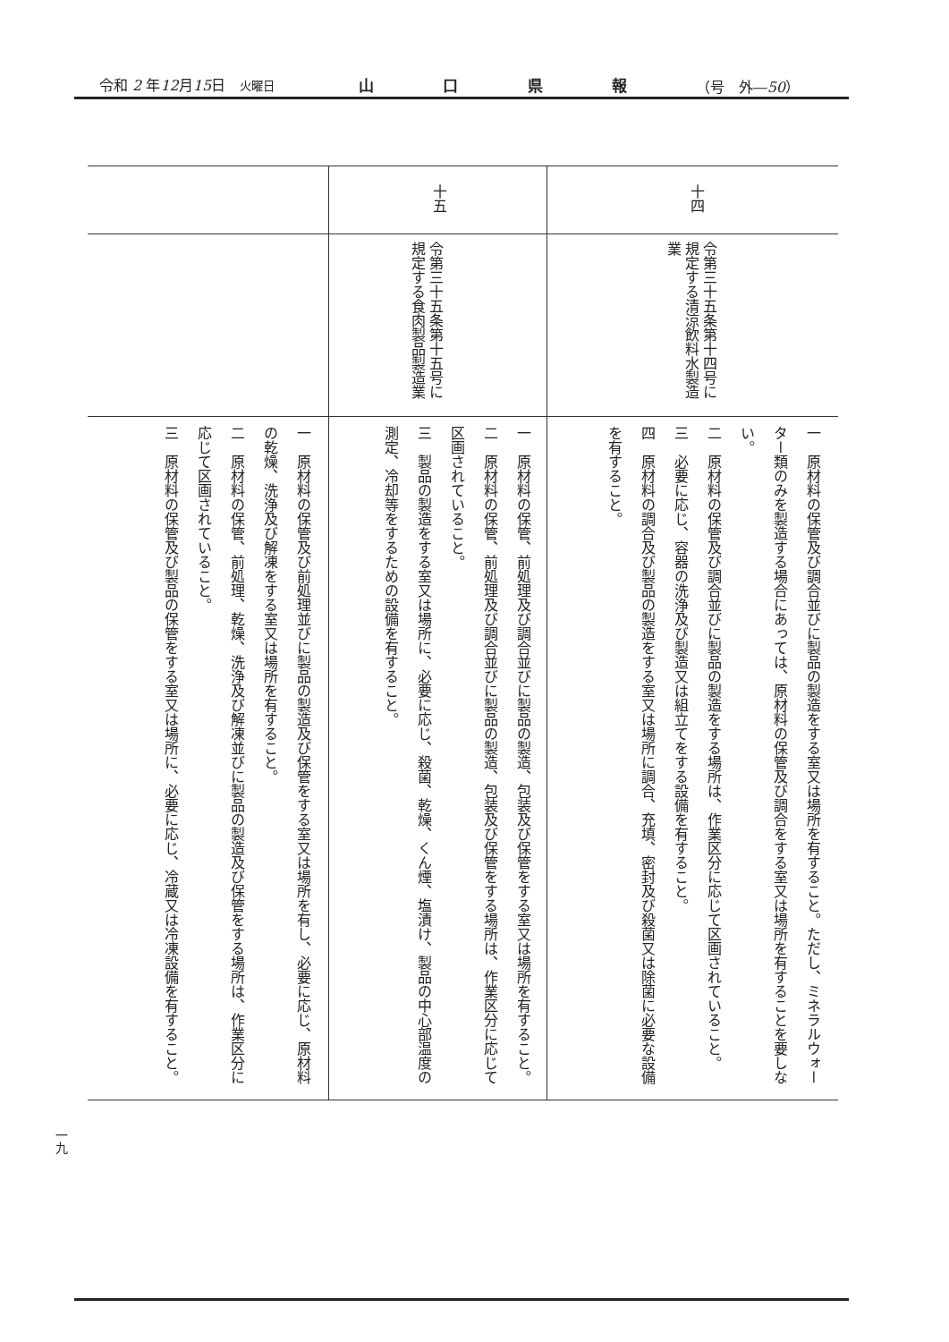令和 2 年12月15日　火曜日 山口県報 （号　外―50）
| 十四 | 令第三十五条第十四号に規定する清涼飲料水製造業 | 一 原材料の保管及び調合並びに製品の製造をする室又は場所を有すること。ただし、ミネラルウォーター類のみを製造する場合にあっては、原材料の保管及び調合をする室又は場所を有することを要しない。 二 原材料の保管及び調合並びに製品の製造をする場所は、作業区分に応じて区画されていること。 三 必要に応じ、容器の洗浄及び製造又は組立てをする設備を有すること。 四 原材料の調合及び製品の製造をする室又は場所に調合、充填、密封及び殺菌又は除菌に必要な設備を有すること。 |
| 十五 | 令第三十五条第十五号に規定する食肉製品製造業 | 一 原材料の保管、前処理及び調合並びに製品の製造、包装及び保管をする室又は場所を有すること。 二 原材料の保管、前処理及び調合並びに製品の製造、包装及び保管をする場所は、作業区分に応じて区画されていること。 三 製品の製造をする室又は場所に、必要に応じ、殺菌、乾燥、くん煙、塩漬け、製品の中心部温度の測定、冷却等をするための設備を有すること。 |
| | | 一 原材料の保管及び前処理並びに製品の製造及び保管をする室又は場所を有し、必要に応じ、原材料の乾燥、洗浄及び解凍をする室又は場所を有すること。 二 原材料の保管、前処理、乾燥、洗浄及び解凍並びに製品の製造及び保管をする場所は、作業区分に応じて区画されていること。 三 原材料の保管及び製品の保管をする室又は場所に、必要に応じ、冷蔵又は冷凍設備を有すること。 |
一九